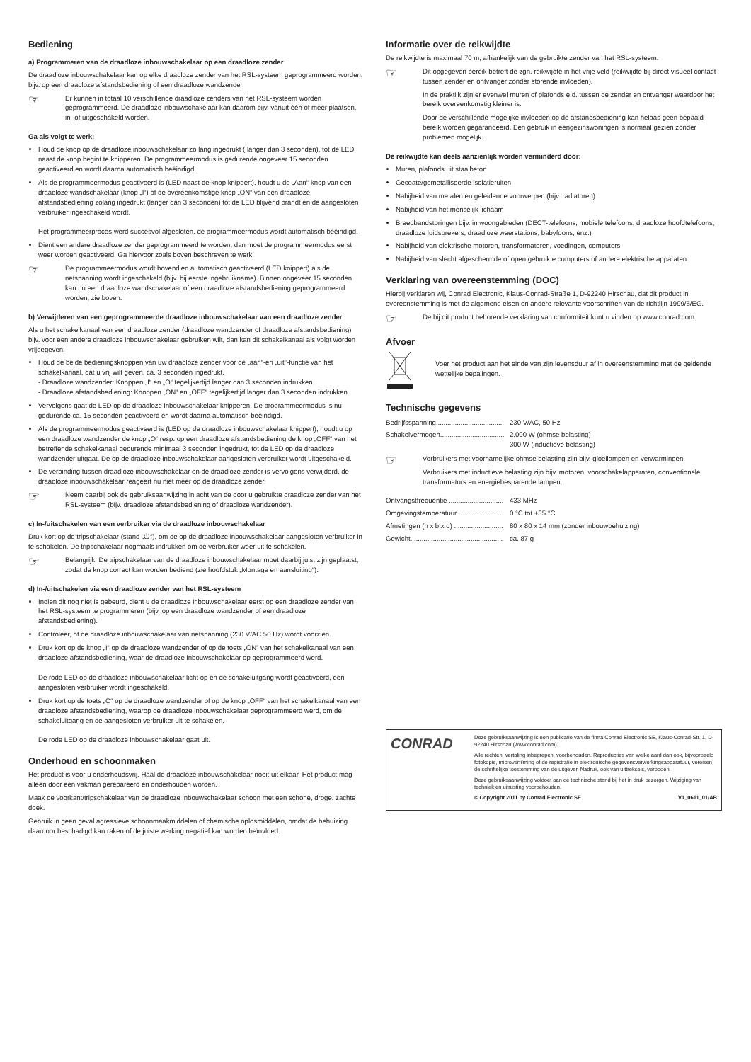Bediening
a) Programmeren van de draadloze inbouwschakelaar op een draadloze zender
De draadloze inbouwschakelaar kan op elke draadloze zender van het RSL-systeem geprogrammeerd worden, bijv. op een draadloze afstandsbediening of een draadloze wandzender.
☞
Er kunnen in totaal 10 verschillende draadloze zenders van het RSL-systeem worden geprogrammeerd. De draadloze inbouwschakelaar kan daarom bijv. vanuit één of meer plaatsen, in- of uitgeschakeld worden.
Ga als volgt te werk:
Houd de knop op de draadloze inbouwschakelaar zo lang ingedrukt ( langer dan 3 seconden), tot de LED naast de knop begint te knipperen. De programmeermodus is gedurende ongeveer 15 seconden geactiveerd en wordt daarna automatisch beëindigd.
Als de programmeermodus geactiveerd is (LED naast de knop knippert), houdt u de „Aan“-knop van een draadloze wandschakelaar (knop „I“) of de overeenkomstige knop „ON“ van een draadloze afstandsbediening zolang ingedrukt (langer dan 3 seconden) tot de LED blijvend brandt en de aangesloten verbruiker ingeschakeld wordt.
Het programmeerproces werd succesvol afgesloten, de programmeermodus wordt automatisch beëindigd.
Dient een andere draadloze zender geprogrammeerd te worden, dan moet de programmeermodus eerst weer worden geactiveerd. Ga hiervoor zoals boven beschreven te werk.
☞
De programmeermodus wordt bovendien automatisch geactiveerd (LED knippert) als de netspanning wordt ingeschakeld (bijv. bij eerste ingebruikname). Binnen ongeveer 15 seconden kan nu een draadloze wandschakelaar of een draadloze afstandsbediening geprogrammeerd worden, zie boven.
b) Verwijderen van een geprogrammeerde draadloze inbouwschakelaar van een draadloze zender
Als u het schakelkanaal van een draadloze zender (draadloze wandzender of draadloze afstandsbediening) bijv. voor een andere draadloze inbouwschakelaar gebruiken wilt, dan kan dit schakelkanaal als volgt worden vrijgegeven:
Houd de beide bedieningsknoppen van uw draadloze zender voor de „aan“-en „uit“-functie van het schakelkanaal, dat u vrij wilt geven, ca. 3 seconden ingedrukt.
- Draadloze wandzender: Knoppen „I“ en „O“ tegelijkertijd langer dan 3 seconden indrukken
- Draadloze afstandsbediening: Knoppen „ON“ en „OFF“ tegelijkertijd langer dan 3 seconden indrukken
Vervolgens gaat de LED op de draadloze inbouwschakelaar knipperen. De programmeermodus is nu gedurende ca. 15 seconden geactiveerd en wordt daarna automatisch beëindigd.
Als de programmeermodus geactiveerd is (LED op de draadloze inbouwschakelaar knippert), houdt u op een draadloze wandzender de knop „O“ resp. op een draadloze afstandsbediening de knop „OFF“ van het betreffende schakelkanaal gedurende minimaal 3 seconden ingedrukt, tot de LED op de draadloze wandzender uitgaat. De op de draadloze inbouwschakelaar aangesloten verbruiker wordt uitgeschakeld.
De verbinding tussen draadloze inbouwschakelaar en de draadloze zender is vervolgens verwijderd, de draadloze inbouwschakelaar reageert nu niet meer op de draadloze zender.
☞
Neem daarbij ook de gebruiksaanwijzing in acht van de door u gebruikte draadloze zender van het RSL-systeem (bijv. draadloze afstandsbediening of draadloze wandzender).
c) In-/uitschakelen van een verbruiker via de draadloze inbouwschakelaar
Druk kort op de tripschakelaar (stand „⏻“), om de op de draadloze inbouwschakelaar aangesloten verbruiker in te schakelen. De tripschakelaar nogmaals indrukken om de verbruiker weer uit te schakelen.
☞
Belangrijk: De tripschakelaar van de draadloze inbouwschakelaar moet daarbij juist zijn geplaatst, zodat de knop correct kan worden bediend (zie hoofdstuk „Montage en aansluiting“).
d) In-/uitschakelen via een draadloze zender van het RSL-systeem
Indien dit nog niet is gebeurd, dient u de draadloze inbouwschakelaar eerst op een draadloze zender van het RSL-systeem te programmeren (bijv. op een draadloze wandzender of een draadloze afstandsbediening).
Controleer, of de draadloze inbouwschakelaar van netspanning (230 V/AC 50 Hz) wordt voorzien.
Druk kort op de knop „I“ op de draadloze wandzender of op de toets „ON“ van het schakelkanaal van een draadloze afstandsbediening, waar de draadloze inbouwschakelaar op geprogrammeerd werd.
De rode LED op de draadloze inbouwschakelaar licht op en de schakeluitgang wordt geactiveerd, een aangesloten verbruiker wordt ingeschakeld.
Druk kort op de toets „O“ op de draadloze wandzender of op de knop „OFF“ van het schakelkanaal van een draadloze afstandsbediening, waarop de draadloze inbouwschakelaar geprogrammeerd werd, om de schakeluitgang en de aangesloten verbruiker uit te schakelen.
De rode LED op de draadloze inbouwschakelaar gaat uit.
Onderhoud en schoonmaken
Het product is voor u onderhoudsvrij. Haal de draadloze inbouwschakelaar nooit uit elkaar. Het product mag alleen door een vakman gerepareerd en onderhouden worden.
Maak de voorkant/tripschakelaar van de draadloze inbouwschakelaar schoon met een schone, droge, zachte doek.
Gebruik in geen geval agressieve schoonmaakmiddelen of chemische oplosmiddelen, omdat de behuizing daardoor beschadigd kan raken of de juiste werking negatief kan worden beïnvloed.
Informatie over de reikwijdte
De reikwijdte is maximaal 70 m, afhankelijk van de gebruikte zender van het RSL-systeem.
☞
Dit opgegeven bereik betreft de zgn. reikwijdte in het vrije veld (reikwijdte bij direct visueel contact tussen zender en ontvanger zonder storende invloeden).
In de praktijk zijn er evenwel muren of plafonds e.d. tussen de zender en ontvanger waardoor het bereik overeenkomstig kleiner is.
Door de verschillende mogelijke invloeden op de afstandsbediening kan helaas geen bepaald bereik worden gegarandeerd. Een gebruik in eengezinswoningen is normaal gezien zonder problemen mogelijk.
De reikwijdte kan deels aanzienlijk worden verminderd door:
Muren, plafonds uit staalbeton
Gecoate/gemetalliseerde isolatieruiten
Nabijheid van metalen en geleidende voorwerpen (bijv. radiatoren)
Nabijheid van het menselijk lichaam
Breedbandstoringen bijv. in woongebieden (DECT-telefoons, mobiele telefoons, draadloze hoofdtelefoons, draadloze luidsprekers, draadloze weerstations, babyfoons, enz.)
Nabijheid van elektrische motoren, transformatoren, voedingen, computers
Nabijheid van slecht afgeschermde of open gebruikte computers of andere elektrische apparaten
Verklaring van overeenstemming (DOC)
Hierbij verklaren wij, Conrad Electronic, Klaus-Conrad-Straße 1, D-92240 Hirschau, dat dit product in overeenstemming is met de algemene eisen en andere relevante voorschriften van de richtlijn 1999/5/EG.
☞
De bij dit product behorende verklaring van conformiteit kunt u vinden op www.conrad.com.
Afvoer
Voer het product aan het einde van zijn levensduur af in overeenstemming met de geldende wettelijke bepalingen.
Technische gegevens
| Bedrijfsspanning.................................... | 230 V/AC, 50 Hz |
| Schakelvermogen.................................. | 2.000 W (ohmse belasting) 300 W (inductieve belasting) |
☞
Verbruikers met voornamelijke ohmse belasting zijn bijv. gloeilampen en verwarmingen.
Verbruikers met inductieve belasting zijn bijv. motoren, voorschakelapparaten, conventionele transformators en energiebesparende lampen.
| Ontvangstfrequentie ............................. | 433 MHz |
| Omgevingstemperatuur........................ | 0 °C tot +35 °C |
| Afmetingen (h x b x d) .......................... | 80 x 80 x 14 mm (zonder inbouwbehuizing) |
| Gewicht................................................. | ca. 87 g |
CONRAD
Deze gebruiksaanwijzing is een publicatie van de firma Conrad Electronic SE, Klaus-Conrad-Str. 1, D-92240 Hirschau (www.conrad.com).
Alle rechten, vertaling inbegrepen, voorbehouden. Reproducties van welke aard dan ook, bijvoorbeeld fotokopie, microverfilming of de registratie in elektronische gegevensverwerkingsapparatuur, vereisen de schriftelijke toestemming van de uitgever. Nadruk, ook van uittreksels, verboden.
Deze gebruiksaanwijzing voldoet aan de technische stand bij het in druk bezorgen. Wijziging van techniek en uitrusting voorbehouden.
© Copyright 2011 by Conrad Electronic SE. V1_0611_01/AB